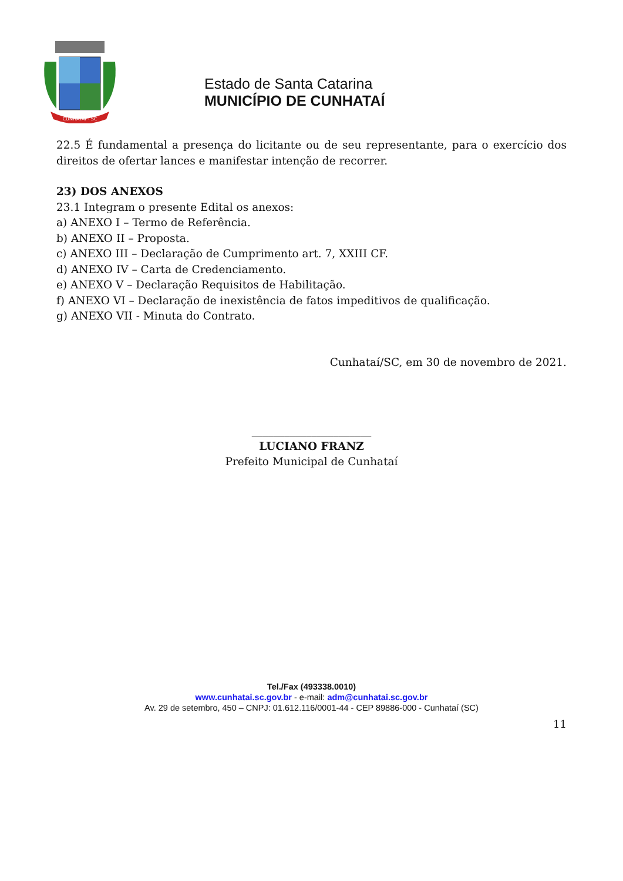CUNHATAÍ - SC
Estado de Santa Catarina
MUNICÍPIO DE CUNHATAÍ
22.5 É fundamental a presença do licitante ou de seu representante, para o exercício dos direitos de ofertar lances e manifestar intenção de recorrer.
23) DOS ANEXOS
23.1 Integram o presente Edital os anexos:
a) ANEXO I – Termo de Referência.
b) ANEXO II – Proposta.
c) ANEXO III – Declaração de Cumprimento art. 7, XXIII CF.
d) ANEXO IV – Carta de Credenciamento.
e) ANEXO V – Declaração Requisitos de Habilitação.
f) ANEXO VI – Declaração de inexistência de fatos impeditivos de qualificação.
g) ANEXO VII - Minuta do Contrato.
Cunhataí/SC, em 30 de novembro de 2021.
______________________
LUCIANO FRANZ
Prefeito Municipal de Cunhataí
Tel./Fax (493338.0010)
www.cunhatai.sc.gov.br - e-mail: adm@cunhatai.sc.gov.br
Av. 29 de setembro, 450 – CNPJ: 01.612.116/0001-44 - CEP 89886-000 - Cunhataí (SC)
11